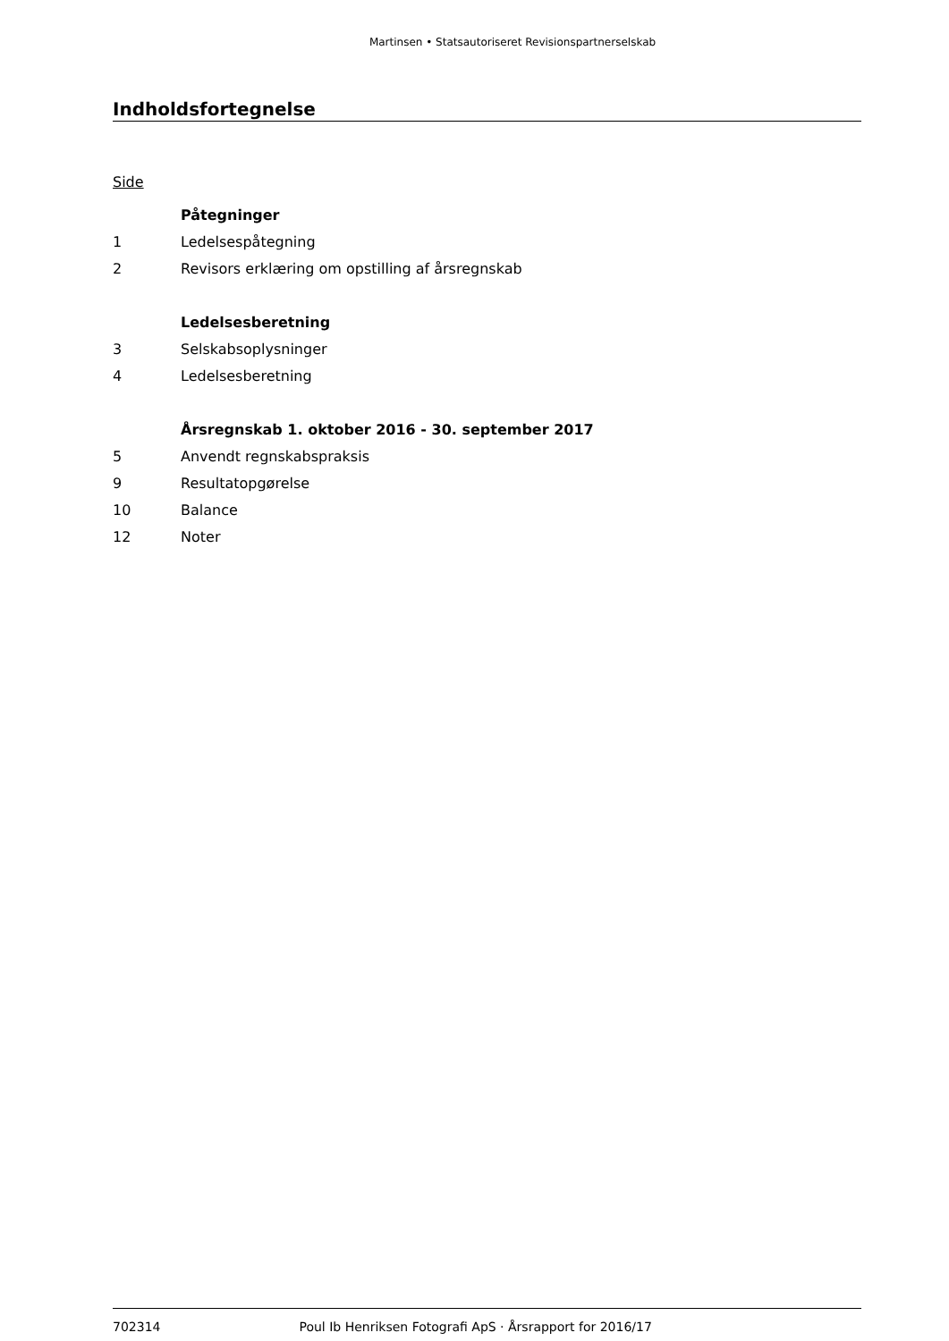Martinsen • Statsautoriseret Revisionspartnerselskab
Indholdsfortegnelse
Side
Påtegninger
1 Ledelsespåtegning
2 Revisors erklæring om opstilling af årsregnskab
Ledelsesberetning
3 Selskabsoplysninger
4 Ledelsesberetning
Årsregnskab 1. oktober 2016 - 30. september 2017
5 Anvendt regnskabspraksis
9 Resultatopgørelse
10 Balance
12 Noter
702314 Poul Ib Henriksen Fotografi ApS · Årsrapport for 2016/17